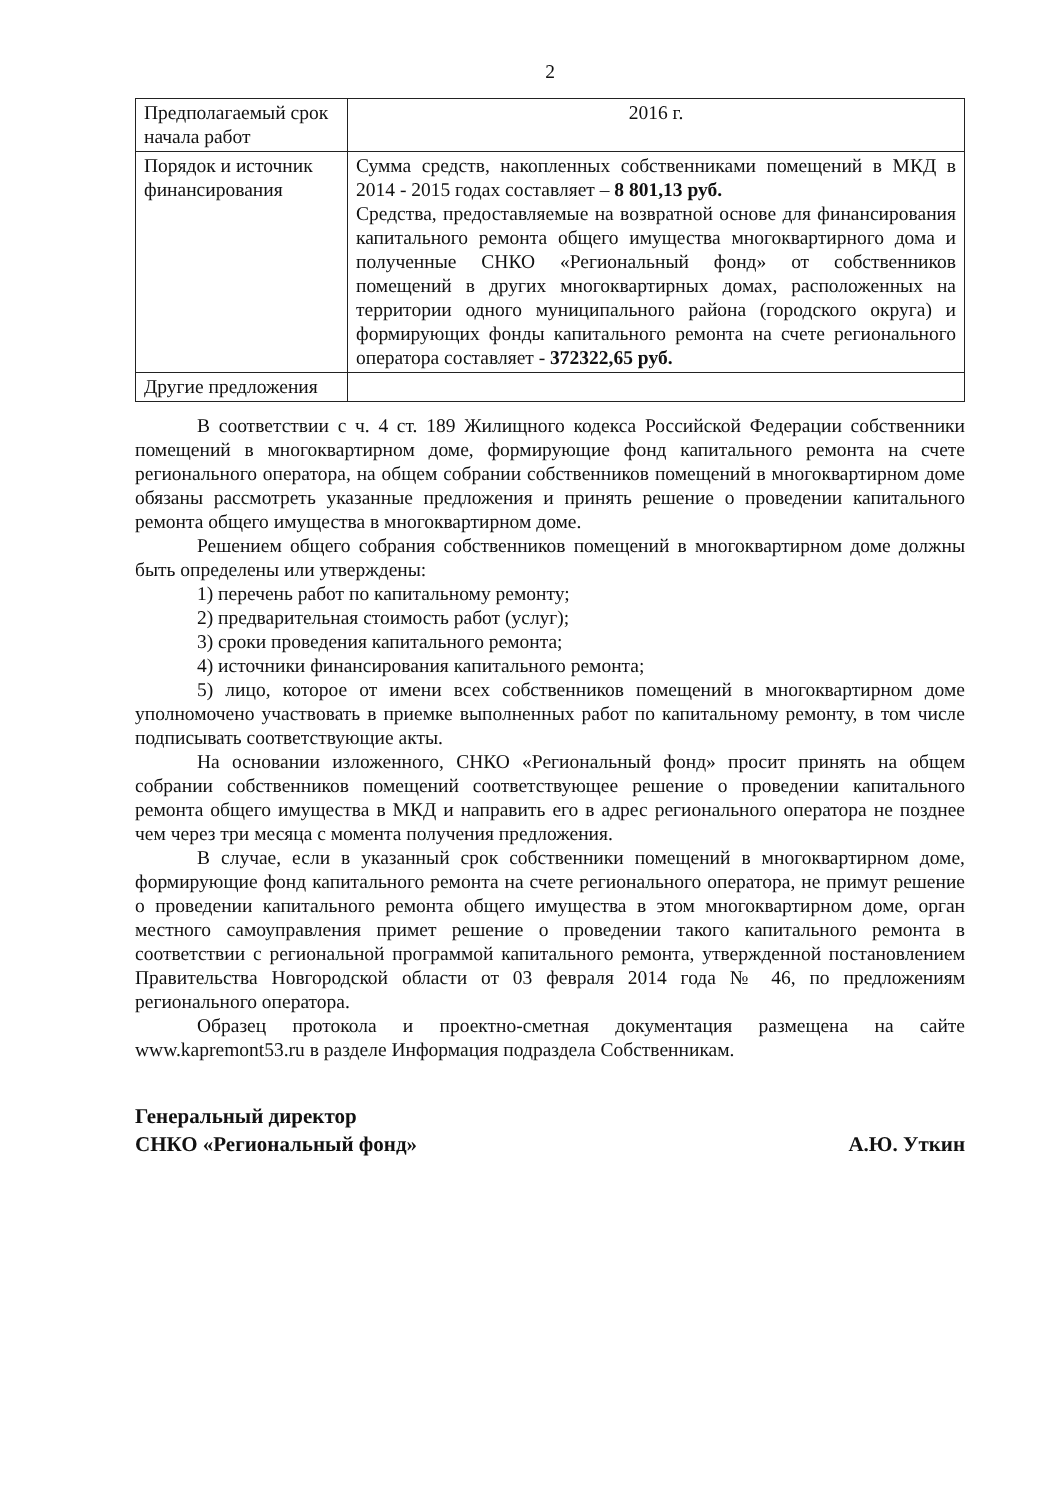2
| Предполагаемый срок начала работ | 2016 г. |
| Порядок и источник финансирования | Сумма средств, накопленных собственниками помещений в МКД в 2014 - 2015 годах составляет – 8 801,13 руб. Средства, предоставляемые на возвратной основе для финансирования капитального ремонта общего имущества многоквартирного дома и полученные СНКО «Региональный фонд» от собственников помещений в других многоквартирных домах, расположенных на территории одного муниципального района (городского округа) и формирующих фонды капитального ремонта на счете регионального оператора составляет - 372322,65 руб. |
| Другие предложения | |
В соответствии с ч. 4 ст. 189 Жилищного кодекса Российской Федерации собственники помещений в многоквартирном доме, формирующие фонд капитального ремонта на счете регионального оператора, на общем собрании собственников помещений в многоквартирном доме обязаны рассмотреть указанные предложения и принять решение о проведении капитального ремонта общего имущества в многоквартирном доме.
Решением общего собрания собственников помещений в многоквартирном доме должны быть определены или утверждены:
1) перечень работ по капитальному ремонту;
2) предварительная стоимость работ (услуг);
3) сроки проведения капитального ремонта;
4) источники финансирования капитального ремонта;
5) лицо, которое от имени всех собственников помещений в многоквартирном доме уполномочено участвовать в приемке выполненных работ по капитальному ремонту, в том числе подписывать соответствующие акты.
На основании изложенного, СНКО «Региональный фонд» просит принять на общем собрании собственников помещений соответствующее решение о проведении капитального ремонта общего имущества в МКД и направить его в адрес регионального оператора не позднее чем через три месяца с момента получения предложения.
В случае, если в указанный срок собственники помещений в многоквартирном доме, формирующие фонд капитального ремонта на счете регионального оператора, не примут решение о проведении капитального ремонта общего имущества в этом многоквартирном доме, орган местного самоуправления примет решение о проведении такого капитального ремонта в соответствии с региональной программой капитального ремонта, утвержденной постановлением Правительства Новгородской области от 03 февраля 2014 года № 46, по предложениям регионального оператора.
Образец протокола и проектно-сметная документация размещена на сайте www.kapremont53.ru в разделе Информация подраздела Собственникам.
Генеральный директор
СНКО «Региональный фонд»
А.Ю. Уткин